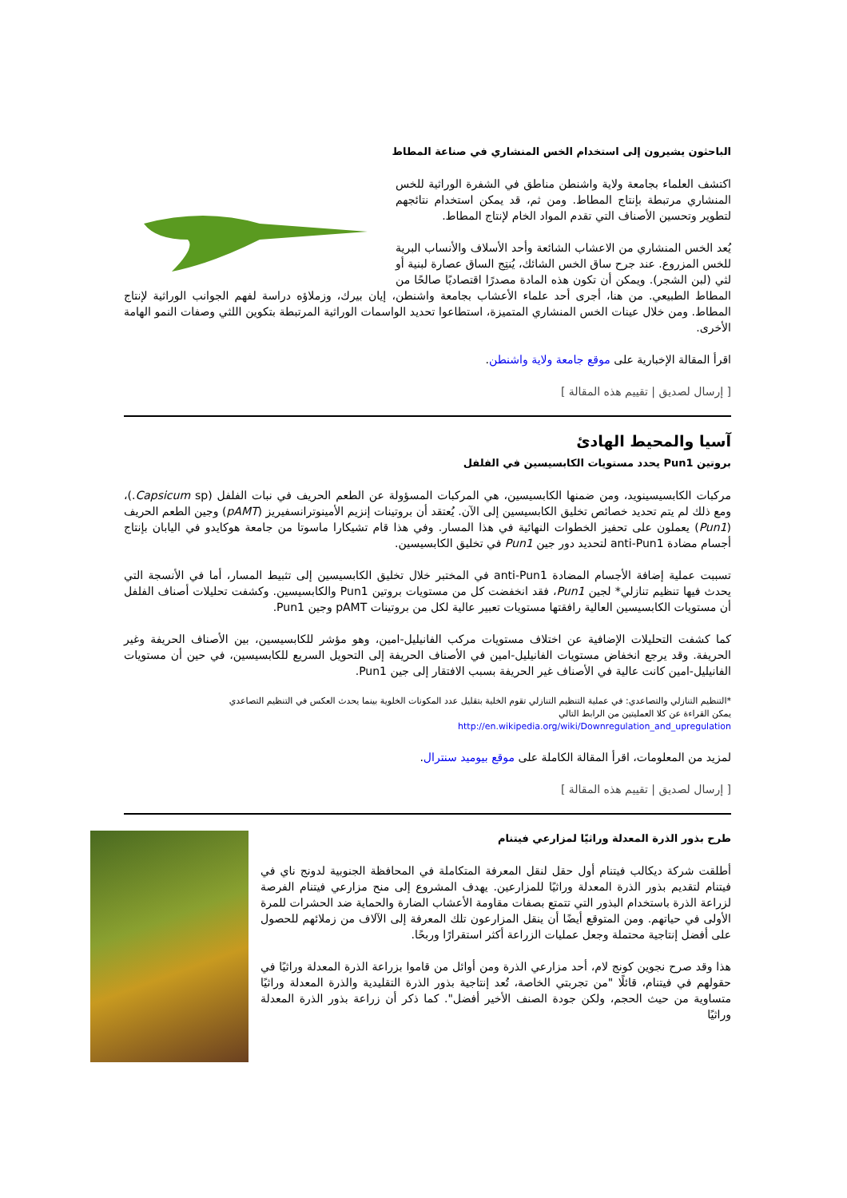الباحثون يشيرون إلى استخدام الخس المنشاري في صناعة المطاط
اكتشف العلماء بجامعة ولاية واشنطن مناطق في الشفرة الوراثية للخس المنشاري مرتبطة بإنتاج المطاط. ومن ثم، قد يمكن استخدام نتائجهم لتطوير وتحسين الأصناف التي تقدم المواد الخام لإنتاج المطاط.
يُعد الخس المنشاري من الاعشاب الشائعة وأحد الأسلاف والأنساب البرية للخس المزروع. عند جرح ساق الخس الشائك، يُنتِج الساق عصارة لبنية أو لثي (لبن الشجر). ويمكن أن تكون هذه المادة مصدرًا اقتصاديًا صالحًا من المطاط الطبيعي. من هنا، أجرى أحد علماء الأعشاب بجامعة واشنطن، إيان بيرك، وزملاؤه دراسة لفهم الجوانب الوراثية لإنتاج المطاط. ومن خلال عينات الخس المنشاري المتميزة، استطاعوا تحديد الواسمات الوراثية المرتبطة بتكوين اللثي وصفات النمو الهامة الأخرى.
اقرأ المقالة الإخبارية على موقع جامعة ولاية واشنطن.
[ إرسال لصديق | تقييم هذه المقالة ]
آسيا والمحيط الهادئ
بروتين Pun1 يحدد مستويات الكابسيسين في الفلفل
مركبات الكابسيسينويد، ومن ضمنها الكابسيسين، هي المركبات المسؤولة عن الطعم الحريف في نبات الفلفل (Capsicum sp.)، ومع ذلك لم يتم تحديد خصائص تخليق الكابسيسين إلى الآن. يُعتقد أن بروتينات إنزيم الأمينوترانسفيريز (pAMT) وجين الطعم الحريف (Pun1) يعملون على تحفيز الخطوات النهائية في هذا المسار. وفي هذا قام تشيكارا ماسوتا من جامعة هوكايدو في اليابان بإنتاج أجسام مضادة anti-Pun1 لتحديد دور جين Pun1 في تخليق الكابسيسين.
تسببت عملية إضافة الأجسام المضادة anti-Pun1 في المختبر خلال تخليق الكابسيسين إلى تثبيط المسار، أما في الأنسجة التي يحدث فيها تنظيم تنازلي* لجين Pun1، فقد انخفضت كل من مستويات بروتين Pun1 والكابسيسين. وكشفت تحليلات أصناف الفلفل أن مستويات الكابسيسين العالية رافقتها مستويات تعبير عالية لكل من بروتينات pAMT وجين Pun1.
كما كشفت التحليلات الإضافية عن اختلاف مستويات مركب الفانيليل-امين، وهو مؤشر للكابسيسين، بين الأصناف الحريفة وغير الحريفة. وقد يرجع انخفاض مستويات الفانيليل-امين في الأصناف الحريفة إلى التحويل السريع للكابسيسين، في حين أن مستويات الفانيليل-امين كانت عالية في الأصناف غير الحريفة بسبب الافتقار إلى جين Pun1.
*التنظيم التنازلي والتصاعدي: في عملية التنظيم التنازلي تقوم الخلية بتقليل عدد المكونات الخلوية بينما يحدث العكس في التنظيم التصاعدي
يمكن القراءة عن كلا العمليتين من الرابط التالي
http://en.wikipedia.org/wiki/Downregulation_and_upregulation
لمزيد من المعلومات، اقرأ المقالة الكاملة على موقع بيوميد سنترال.
[ إرسال لصديق | تقييم هذه المقالة ]
طرح بذور الذرة المعدلة وراثيًا لمزارعي فيتنام
أطلقت شركة ديكالب فيتنام أول حقل لنقل المعرفة المتكاملة في المحافظة الجنوبية لدونج ناي في فيتنام لتقديم بذور الذرة المعدلة وراثيًا للمزارعين. يهدف المشروع إلى منح مزارعي فيتنام الفرصة لزراعة الذرة باستخدام البذور التي تتمتع بصفات مقاومة الأعشاب الضارة والحماية ضد الحشرات للمرة الأولى في حياتهم. ومن المتوقع أيضًا أن ينقل المزارعون تلك المعرفة إلى الآلاف من زملائهم للحصول على أفضل إنتاجية محتملة وجعل عمليات الزراعة أكثر استقرارًا وربحًا.
هذا وقد صرح نجوين كونج لام، أحد مزارعي الذرة ومن أوائل من قاموا بزراعة الذرة المعدلة وراثيًا في حقولهم في فيتنام، قائلًا "من تجربتي الخاصة، تُعد إنتاجية بذور الذرة التقليدية والذرة المعدلة وراثيًا متساوية من حيث الحجم، ولكن جودة الصنف الأخير أفضل". كما ذكر أن زراعة بذور الذرة المعدلة وراثيًا